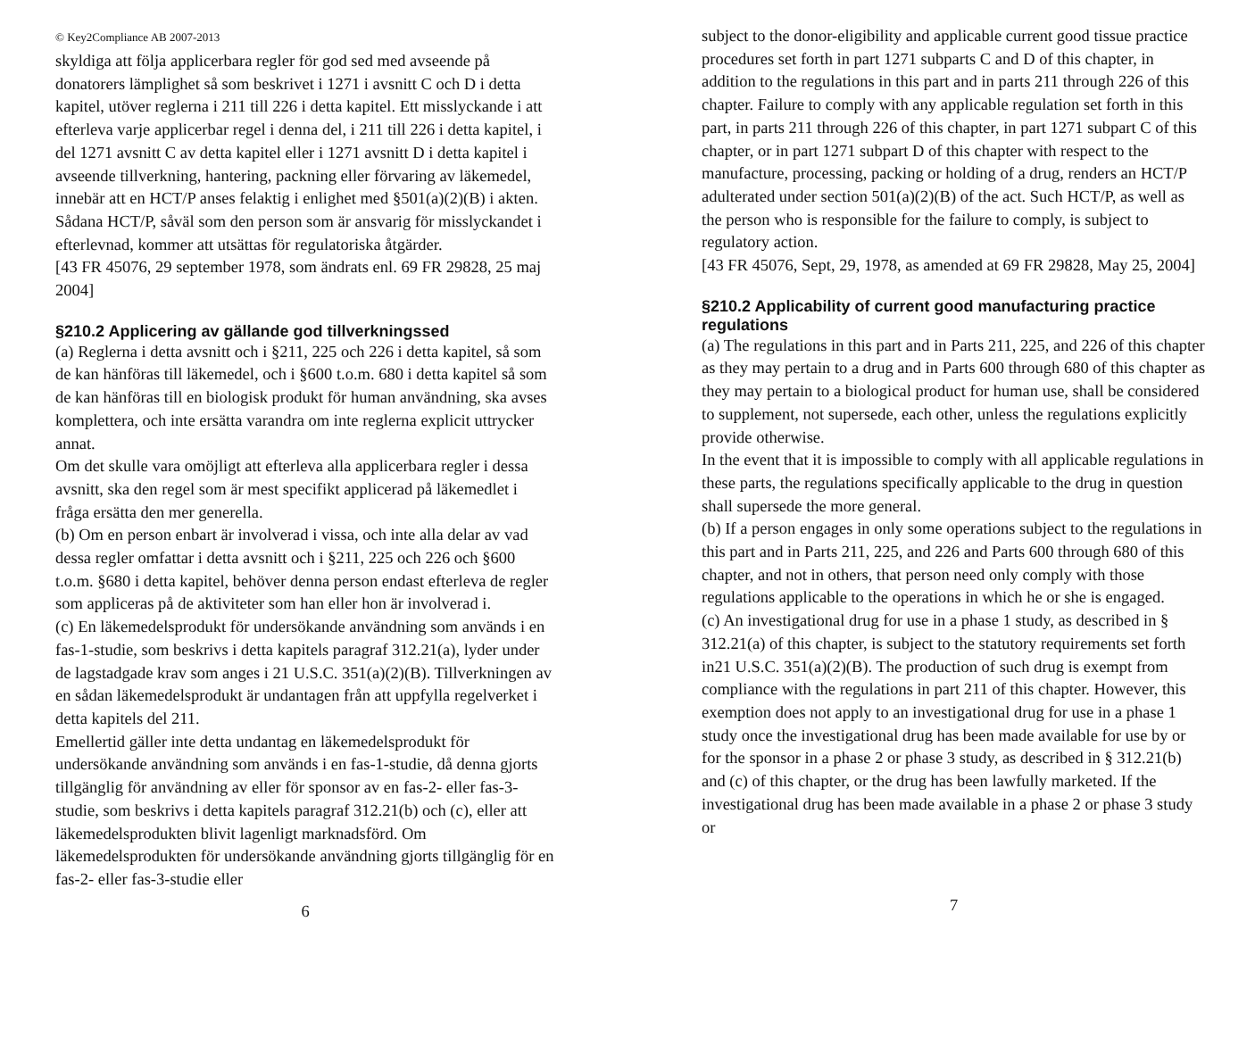© Key2Compliance AB 2007-2013
skyldiga att följa applicerbara regler för god sed med avseende på donatorers lämplighet så som beskrivet i 1271 i avsnitt C och D i detta kapitel, utöver reglerna i 211 till 226 i detta kapitel. Ett misslyckande i att efterleva varje applicerbar regel i denna del, i 211 till 226 i detta kapitel, i del 1271 avsnitt C av detta kapitel eller i 1271 avsnitt D i detta kapitel i avseende tillverkning, hantering, packning eller förvaring av läkemedel, innebär att en HCT/P anses felaktig i enlighet med §501(a)(2)(B) i akten. Sådana HCT/P, såväl som den person som är ansvarig för misslyckandet i efterlevnad, kommer att utsättas för regulatoriska åtgärder.
[43 FR 45076, 29 september 1978, som ändrats enl. 69 FR 29828, 25 maj 2004]
§210.2 Applicering av gällande god tillverkningssed
(a) Reglerna i detta avsnitt och i §211, 225 och 226 i detta kapitel, så som de kan hänföras till läkemedel, och i §600 t.o.m. 680 i detta kapitel så som de kan hänföras till en biologisk produkt för human användning, ska avses komplettera, och inte ersätta varandra om inte reglerna explicit uttrycker annat.
Om det skulle vara omöjligt att efterleva alla applicerbara regler i dessa avsnitt, ska den regel som är mest specifikt applicerad på läkemedlet i fråga ersätta den mer generella.
(b) Om en person enbart är involverad i vissa, och inte alla delar av vad dessa regler omfattar i detta avsnitt och i §211, 225 och 226 och §600 t.o.m. §680 i detta kapitel, behöver denna person endast efterleva de regler som appliceras på de aktiviteter som han eller hon är involverad i.
(c) En läkemedelsprodukt för undersökande användning som används i en fas-1-studie, som beskrivs i detta kapitels paragraf 312.21(a), lyder under de lagstadgade krav som anges i 21 U.S.C. 351(a)(2)(B). Tillverkningen av en sådan läkemedelsprodukt är undantagen från att uppfylla regelverket i detta kapitels del 211.
Emellertid gäller inte detta undantag en läkemedelsprodukt för undersökande användning som används i en fas-1-studie, då denna gjorts tillgänglig för användning av eller för sponsor av en fas-2- eller fas-3-studie, som beskrivs i detta kapitels paragraf 312.21(b) och (c), eller att läkemedelsprodukten blivit lagenligt marknadsförd. Om läkemedelsprodukten för undersökande användning gjorts tillgänglig för en fas-2- eller fas-3-studie eller
6
subject to the donor-eligibility and applicable current good tissue practice procedures set forth in part 1271 subparts C and D of this chapter, in addition to the regulations in this part and in parts 211 through 226 of this chapter. Failure to comply with any applicable regulation set forth in this part, in parts 211 through 226 of this chapter, in part 1271 subpart C of this chapter, or in part 1271 subpart D of this chapter with respect to the manufacture, processing, packing or holding of a drug, renders an HCT/P adulterated under section 501(a)(2)(B) of the act. Such HCT/P, as well as the person who is responsible for the failure to comply, is subject to regulatory action.
[43 FR 45076, Sept, 29, 1978, as amended at 69 FR 29828, May 25, 2004]
§210.2 Applicability of current good manufacturing practice regulations
(a) The regulations in this part and in Parts 211, 225, and 226 of this chapter as they may pertain to a drug and in Parts 600 through 680 of this chapter as they may pertain to a biological product for human use, shall be considered to supplement, not supersede, each other, unless the regulations explicitly provide otherwise.
In the event that it is impossible to comply with all applicable regulations in these parts, the regulations specifically applicable to the drug in question shall supersede the more general.
(b) If a person engages in only some operations subject to the regulations in this part and in Parts 211, 225, and 226 and Parts 600 through 680 of this chapter, and not in others, that person need only comply with those regulations applicable to the operations in which he or she is engaged.
(c) An investigational drug for use in a phase 1 study, as described in § 312.21(a) of this chapter, is subject to the statutory requirements set forth in21 U.S.C. 351(a)(2)(B). The production of such drug is exempt from compliance with the regulations in part 211 of this chapter. However, this exemption does not apply to an investigational drug for use in a phase 1 study once the investigational drug has been made available for use by or for the sponsor in a phase 2 or phase 3 study, as described in § 312.21(b) and (c) of this chapter, or the drug has been lawfully marketed. If the investigational drug has been made available in a phase 2 or phase 3 study or
7